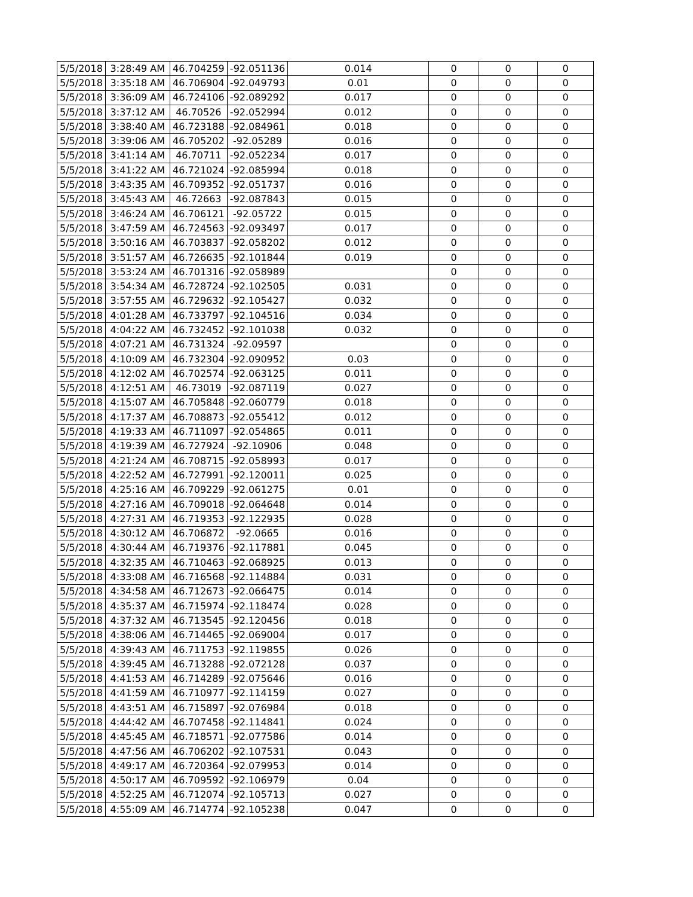| 5/5/2018 | 3:28:49 AM | 46.704259 | -92.051136 | 0.014 | 0 | 0 | 0 |
| 5/5/2018 | 3:35:18 AM | 46.706904 | -92.049793 | 0.01 | 0 | 0 | 0 |
| 5/5/2018 | 3:36:09 AM | 46.724106 | -92.089292 | 0.017 | 0 | 0 | 0 |
| 5/5/2018 | 3:37:12 AM | 46.70526 | -92.052994 | 0.012 | 0 | 0 | 0 |
| 5/5/2018 | 3:38:40 AM | 46.723188 | -92.084961 | 0.018 | 0 | 0 | 0 |
| 5/5/2018 | 3:39:06 AM | 46.705202 | -92.05289 | 0.016 | 0 | 0 | 0 |
| 5/5/2018 | 3:41:14 AM | 46.70711 | -92.052234 | 0.017 | 0 | 0 | 0 |
| 5/5/2018 | 3:41:22 AM | 46.721024 | -92.085994 | 0.018 | 0 | 0 | 0 |
| 5/5/2018 | 3:43:35 AM | 46.709352 | -92.051737 | 0.016 | 0 | 0 | 0 |
| 5/5/2018 | 3:45:43 AM | 46.72663 | -92.087843 | 0.015 | 0 | 0 | 0 |
| 5/5/2018 | 3:46:24 AM | 46.706121 | -92.05722 | 0.015 | 0 | 0 | 0 |
| 5/5/2018 | 3:47:59 AM | 46.724563 | -92.093497 | 0.017 | 0 | 0 | 0 |
| 5/5/2018 | 3:50:16 AM | 46.703837 | -92.058202 | 0.012 | 0 | 0 | 0 |
| 5/5/2018 | 3:51:57 AM | 46.726635 | -92.101844 | 0.019 | 0 | 0 | 0 |
| 5/5/2018 | 3:53:24 AM | 46.701316 | -92.058989 | | 0 | 0 | 0 |
| 5/5/2018 | 3:54:34 AM | 46.728724 | -92.102505 | 0.031 | 0 | 0 | 0 |
| 5/5/2018 | 3:57:55 AM | 46.729632 | -92.105427 | 0.032 | 0 | 0 | 0 |
| 5/5/2018 | 4:01:28 AM | 46.733797 | -92.104516 | 0.034 | 0 | 0 | 0 |
| 5/5/2018 | 4:04:22 AM | 46.732452 | -92.101038 | 0.032 | 0 | 0 | 0 |
| 5/5/2018 | 4:07:21 AM | 46.731324 | -92.09597 | | 0 | 0 | 0 |
| 5/5/2018 | 4:10:09 AM | 46.732304 | -92.090952 | 0.03 | 0 | 0 | 0 |
| 5/5/2018 | 4:12:02 AM | 46.702574 | -92.063125 | 0.011 | 0 | 0 | 0 |
| 5/5/2018 | 4:12:51 AM | 46.73019 | -92.087119 | 0.027 | 0 | 0 | 0 |
| 5/5/2018 | 4:15:07 AM | 46.705848 | -92.060779 | 0.018 | 0 | 0 | 0 |
| 5/5/2018 | 4:17:37 AM | 46.708873 | -92.055412 | 0.012 | 0 | 0 | 0 |
| 5/5/2018 | 4:19:33 AM | 46.711097 | -92.054865 | 0.011 | 0 | 0 | 0 |
| 5/5/2018 | 4:19:39 AM | 46.727924 | -92.10906 | 0.048 | 0 | 0 | 0 |
| 5/5/2018 | 4:21:24 AM | 46.708715 | -92.058993 | 0.017 | 0 | 0 | 0 |
| 5/5/2018 | 4:22:52 AM | 46.727991 | -92.120011 | 0.025 | 0 | 0 | 0 |
| 5/5/2018 | 4:25:16 AM | 46.709229 | -92.061275 | 0.01 | 0 | 0 | 0 |
| 5/5/2018 | 4:27:16 AM | 46.709018 | -92.064648 | 0.014 | 0 | 0 | 0 |
| 5/5/2018 | 4:27:31 AM | 46.719353 | -92.122935 | 0.028 | 0 | 0 | 0 |
| 5/5/2018 | 4:30:12 AM | 46.706872 | -92.0665 | 0.016 | 0 | 0 | 0 |
| 5/5/2018 | 4:30:44 AM | 46.719376 | -92.117881 | 0.045 | 0 | 0 | 0 |
| 5/5/2018 | 4:32:35 AM | 46.710463 | -92.068925 | 0.013 | 0 | 0 | 0 |
| 5/5/2018 | 4:33:08 AM | 46.716568 | -92.114884 | 0.031 | 0 | 0 | 0 |
| 5/5/2018 | 4:34:58 AM | 46.712673 | -92.066475 | 0.014 | 0 | 0 | 0 |
| 5/5/2018 | 4:35:37 AM | 46.715974 | -92.118474 | 0.028 | 0 | 0 | 0 |
| 5/5/2018 | 4:37:32 AM | 46.713545 | -92.120456 | 0.018 | 0 | 0 | 0 |
| 5/5/2018 | 4:38:06 AM | 46.714465 | -92.069004 | 0.017 | 0 | 0 | 0 |
| 5/5/2018 | 4:39:43 AM | 46.711753 | -92.119855 | 0.026 | 0 | 0 | 0 |
| 5/5/2018 | 4:39:45 AM | 46.713288 | -92.072128 | 0.037 | 0 | 0 | 0 |
| 5/5/2018 | 4:41:53 AM | 46.714289 | -92.075646 | 0.016 | 0 | 0 | 0 |
| 5/5/2018 | 4:41:59 AM | 46.710977 | -92.114159 | 0.027 | 0 | 0 | 0 |
| 5/5/2018 | 4:43:51 AM | 46.715897 | -92.076984 | 0.018 | 0 | 0 | 0 |
| 5/5/2018 | 4:44:42 AM | 46.707458 | -92.114841 | 0.024 | 0 | 0 | 0 |
| 5/5/2018 | 4:45:45 AM | 46.718571 | -92.077586 | 0.014 | 0 | 0 | 0 |
| 5/5/2018 | 4:47:56 AM | 46.706202 | -92.107531 | 0.043 | 0 | 0 | 0 |
| 5/5/2018 | 4:49:17 AM | 46.720364 | -92.079953 | 0.014 | 0 | 0 | 0 |
| 5/5/2018 | 4:50:17 AM | 46.709592 | -92.106979 | 0.04 | 0 | 0 | 0 |
| 5/5/2018 | 4:52:25 AM | 46.712074 | -92.105713 | 0.027 | 0 | 0 | 0 |
| 5/5/2018 | 4:55:09 AM | 46.714774 | -92.105238 | 0.047 | 0 | 0 | 0 |